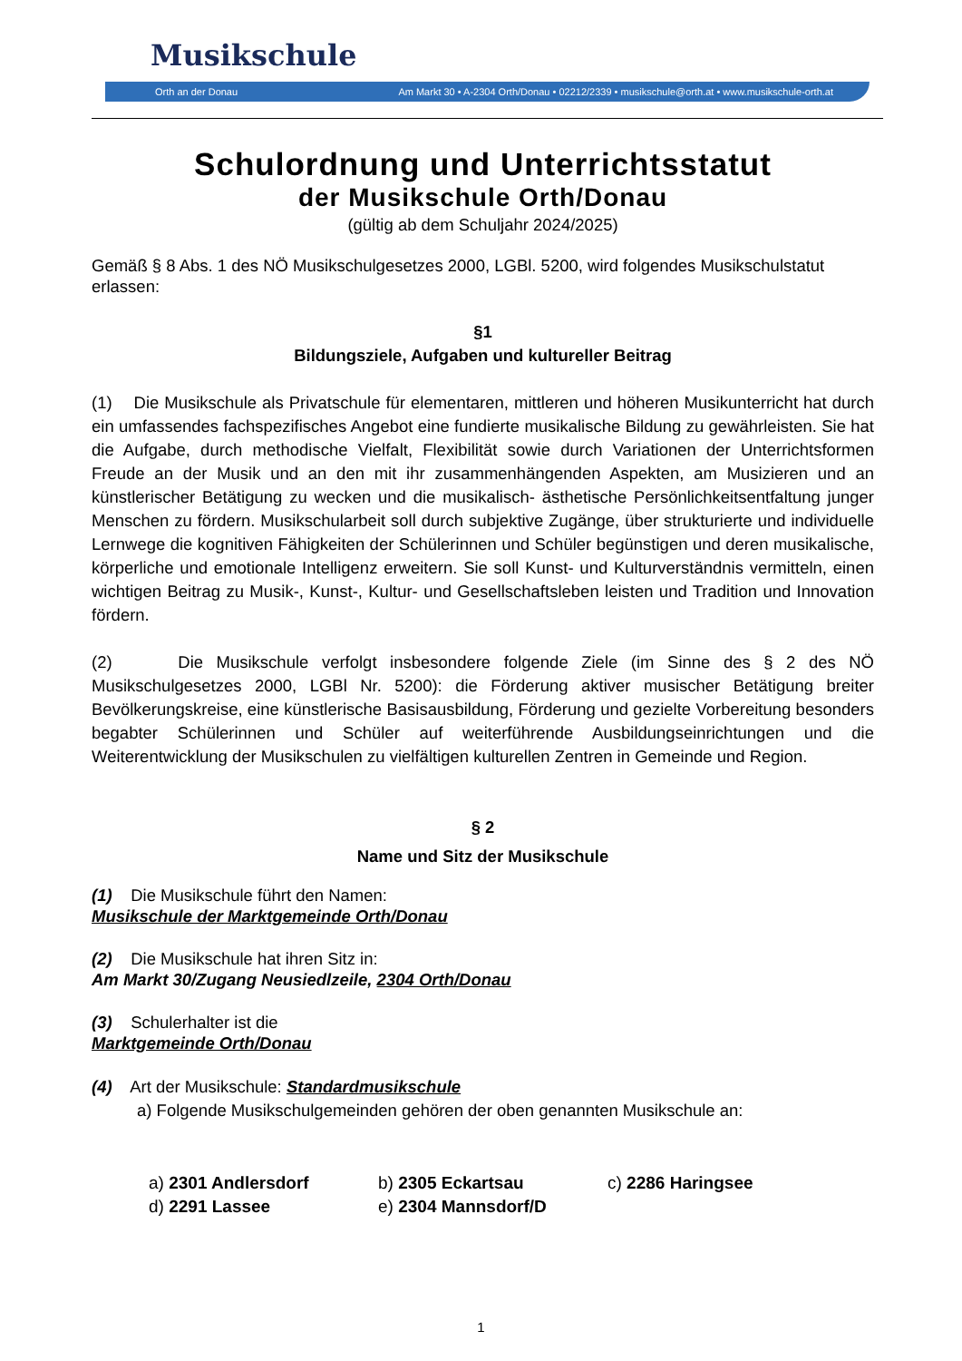Musikschule
Orth an der Donau Am Markt 30 • A-2304 Orth/Donau • 02212/2339 • musikschule@orth.at • www.musikschule-orth.at
Schulordnung und Unterrichtsstatut
der Musikschule Orth/Donau
(gültig ab dem Schuljahr 2024/2025)
Gemäß § 8 Abs. 1 des NÖ Musikschulgesetzes 2000, LGBl. 5200, wird folgendes Musikschulstatut erlassen:
§1
Bildungsziele, Aufgaben und kultureller Beitrag
(1) Die Musikschule als Privatschule für elementaren, mittleren und höheren Musikunterricht hat durch ein umfassendes fachspezifisches Angebot eine fundierte musikalische Bildung zu gewährleisten. Sie hat die Aufgabe, durch methodische Vielfalt, Flexibilität sowie durch Variationen der Unterrichtsformen Freude an der Musik und an den mit ihr zusammenhängenden Aspekten, am Musizieren und an künstlerischer Betätigung zu wecken und die musikalisch- ästhetische Persönlichkeitsentfaltung junger Menschen zu fördern. Musikschularbeit soll durch subjektive Zugänge, über strukturierte und individuelle Lernwege die kognitiven Fähigkeiten der Schülerinnen und Schüler begünstigen und deren musikalische, körperliche und emotionale Intelligenz erweitern. Sie soll Kunst- und Kulturverständnis vermitteln, einen wichtigen Beitrag zu Musik-, Kunst-, Kultur- und Gesellschaftsleben leisten und Tradition und Innovation fördern.
(2) Die Musikschule verfolgt insbesondere folgende Ziele (im Sinne des § 2 des NÖ Musikschulgesetzes 2000, LGBl Nr. 5200): die Förderung aktiver musischer Betätigung breiter Bevölkerungskreise, eine künstlerische Basisausbildung, Förderung und gezielte Vorbereitung besonders begabter Schülerinnen und Schüler auf weiterführende Ausbildungseinrichtungen und die Weiterentwicklung der Musikschulen zu vielfältigen kulturellen Zentren in Gemeinde und Region.
§ 2
Name und Sitz der Musikschule
(1) Die Musikschule führt den Namen:
Musikschule der Marktgemeinde Orth/Donau
(2) Die Musikschule hat ihren Sitz in:
Am Markt 30/Zugang Neusiedlzeile, 2304 Orth/Donau
(3) Schulerhalter ist die
Marktgemeinde Orth/Donau
(4) Art der Musikschule: Standardmusikschule
a) Folgende Musikschulgemeinden gehören der oben genannten Musikschule an:
a) 2301 Andlersdorf
b) 2305 Eckartsau
c) 2286 Haringsee
d) 2291 Lassee
e) 2304 Mannsdorf/D
1